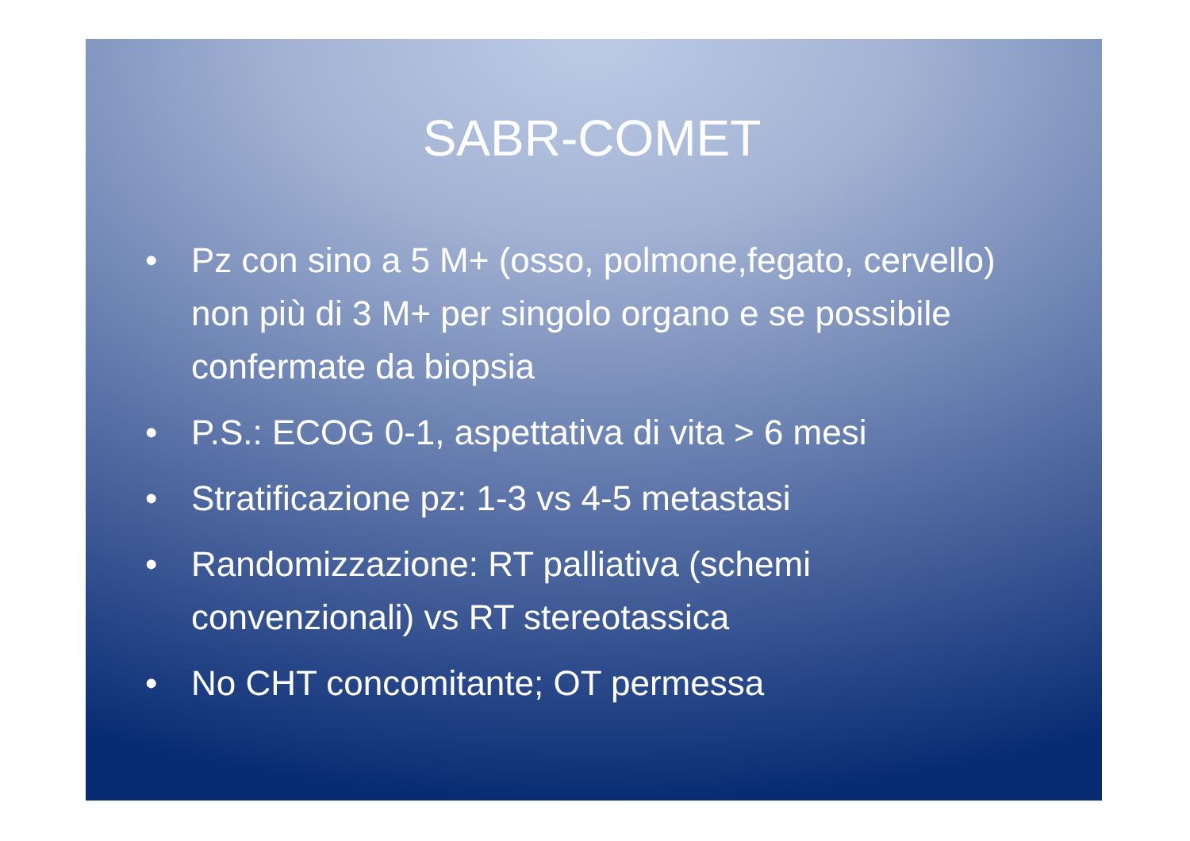SABR-COMET
• Pz con sino a 5 M+ (osso, polmone,fegato, cervello) non più di 3 M+ per singolo organo e se possibile confermate da biopsia
• P.S.: ECOG 0-1, aspettativa di vita > 6 mesi
• Stratificazione pz: 1-3 vs 4-5 metastasi
• Randomizzazione: RT palliativa (schemi convenzionali) vs RT stereotassica
• No CHT concomitante; OT permessa